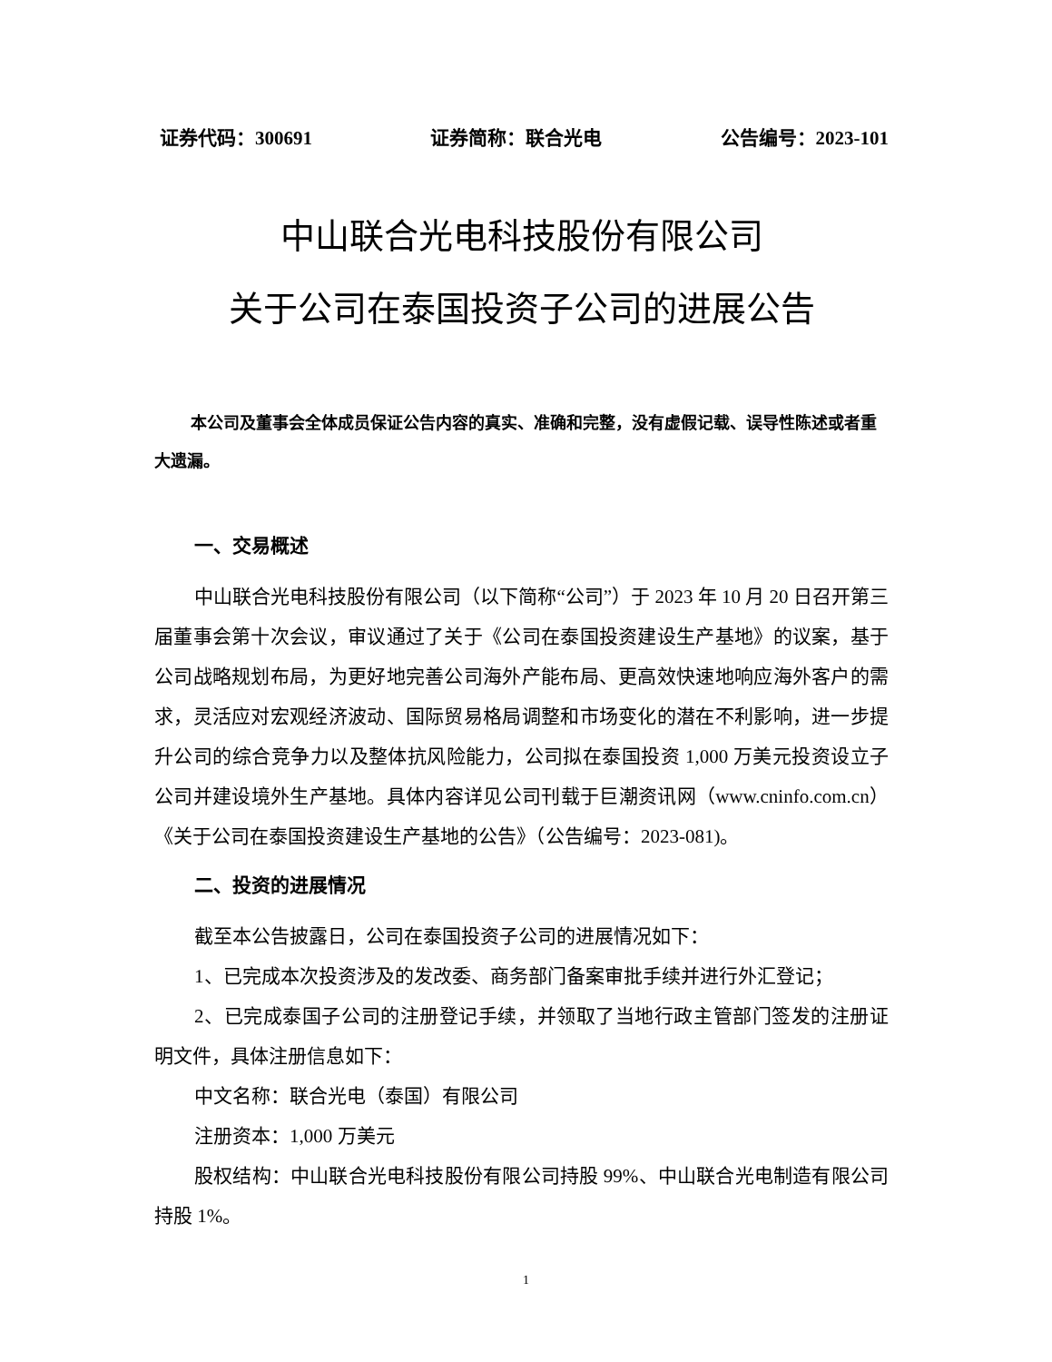证券代码：300691 证券简称：联合光电 公告编号：2023-101
中山联合光电科技股份有限公司
关于公司在泰国投资子公司的进展公告
本公司及董事会全体成员保证公告内容的真实、准确和完整，没有虚假记载、误导性陈述或者重大遗漏。
一、交易概述
中山联合光电科技股份有限公司（以下简称“公司”）于 2023 年 10 月 20 日召开第三届董事会第十次会议，审议通过了关于《公司在泰国投资建设生产基地》的议案，基于公司战略规划布局，为更好地完善公司海外产能布局、更高效快速地响应海外客户的需求，灵活应对宏观经济波动、国际贸易格局调整和市场变化的潜在不利影响，进一步提升公司的综合竞争力以及整体抗风险能力，公司拟在泰国投资 1,000 万美元投资设立子公司并建设境外生产基地。具体内容详见公司刊载于巨潮资讯网（www.cninfo.com.cn）《关于公司在泰国投资建设生产基地的公告》（公告编号：2023-081)。
二、投资的进展情况
截至本公告披露日，公司在泰国投资子公司的进展情况如下：
1、已完成本次投资涉及的发改委、商务部门备案审批手续并进行外汇登记；
2、已完成泰国子公司的注册登记手续，并领取了当地行政主管部门签发的注册证明文件，具体注册信息如下：
中文名称：联合光电（泰国）有限公司
注册资本：1,000 万美元
股权结构：中山联合光电科技股份有限公司持股 99%、中山联合光电制造有限公司持股 1%。
1